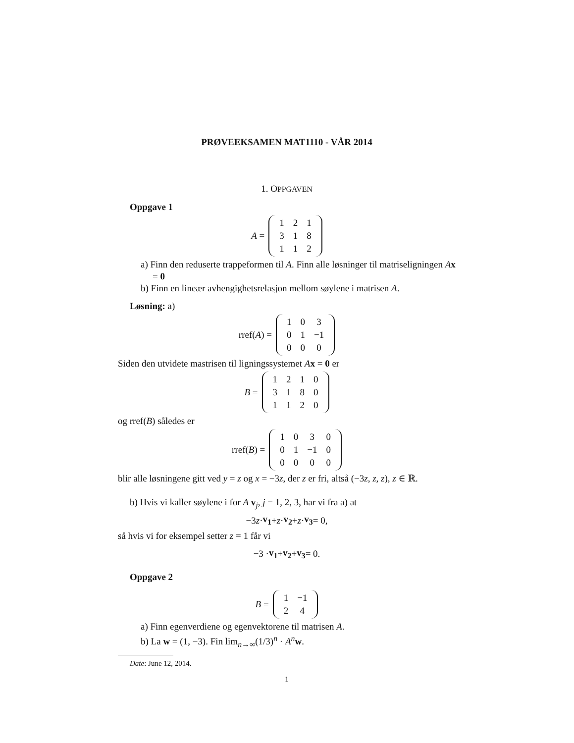PRØVEEKSAMEN MAT1110 - VÅR 2014
1. OPPGAVEN
Oppgave 1
A =
| 1 | 2 | 1 |
| 3 | 1 | 8 |
| 1 | 1 | 2 |
a) Finn den reduserte trappeformen til A. Finn alle løsninger til matriseligningen Ax = 0
b) Finn en lineær avhengighetsrelasjon mellom søylene i matrisen A.
Løsning: a)
rref(A) =
| 1 | 0 | 3 |
| 0 | 1 | −1 |
| 0 | 0 | 0 |
Siden den utvidete mastrisen til ligningssystemet Ax = 0 er
B =
| 1 | 2 | 1 | 0 |
| 3 | 1 | 8 | 0 |
| 1 | 1 | 2 | 0 |
og rref(B) således er
rref(B) =
| 1 | 0 | 3 | 0 |
| 0 | 1 | −1 | 0 |
| 0 | 0 | 0 | 0 |
blir alle løsningene gitt ved y = z og x = −3z, der z er fri, altså (−3z, z, z), z ∈ ℝ.
b) Hvis vi kaller søylene i for A v<sub>j</sub>, j = 1, 2, 3, har vi fra a) at
−3 z · v<sub>1</sub> + z · v<sub>2</sub> + z · v<sub>3</sub> = 0,
så hvis vi for eksempel setter z = 1 får vi
−3 · v<sub>1</sub> + v<sub>2</sub> + v<sub>3</sub> = 0.
Oppgave 2
B =
| 1 | −1 |
| 2 | 4 |
a) Finn egenverdiene og egenvektorene til matrisen A.
b) La w = (1, −3). Fin lim<sub>n→∞</sub>(1/3)<sup>n</sup> · A<sup>n</sup>w.
Date: June 12, 2014.
1